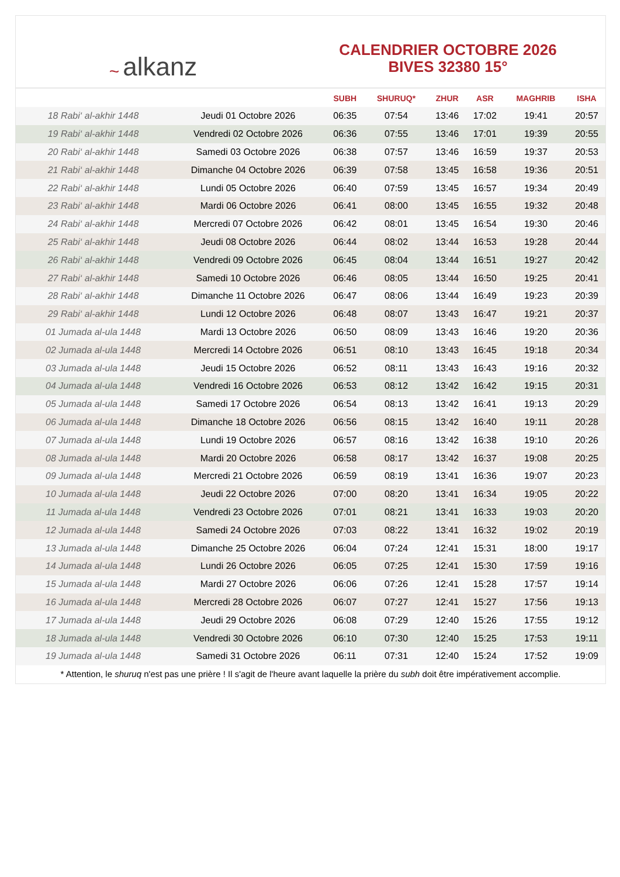~ alkanz
CALENDRIER OCTOBRE 2026
BIVES 32380 15°
| | | SUBH | SHURUQ* | ZHUR | ASR | MAGHRIB | ISHA |
| --- | --- | --- | --- | --- | --- | --- | --- |
| 18 Rabi‘ al-akhir 1448 | Jeudi 01 Octobre 2026 | 06:35 | 07:54 | 13:46 | 17:02 | 19:41 | 20:57 |
| 19 Rabi‘ al-akhir 1448 | Vendredi 02 Octobre 2026 | 06:36 | 07:55 | 13:46 | 17:01 | 19:39 | 20:55 |
| 20 Rabi‘ al-akhir 1448 | Samedi 03 Octobre 2026 | 06:38 | 07:57 | 13:46 | 16:59 | 19:37 | 20:53 |
| 21 Rabi‘ al-akhir 1448 | Dimanche 04 Octobre 2026 | 06:39 | 07:58 | 13:45 | 16:58 | 19:36 | 20:51 |
| 22 Rabi‘ al-akhir 1448 | Lundi 05 Octobre 2026 | 06:40 | 07:59 | 13:45 | 16:57 | 19:34 | 20:49 |
| 23 Rabi‘ al-akhir 1448 | Mardi 06 Octobre 2026 | 06:41 | 08:00 | 13:45 | 16:55 | 19:32 | 20:48 |
| 24 Rabi‘ al-akhir 1448 | Mercredi 07 Octobre 2026 | 06:42 | 08:01 | 13:45 | 16:54 | 19:30 | 20:46 |
| 25 Rabi‘ al-akhir 1448 | Jeudi 08 Octobre 2026 | 06:44 | 08:02 | 13:44 | 16:53 | 19:28 | 20:44 |
| 26 Rabi‘ al-akhir 1448 | Vendredi 09 Octobre 2026 | 06:45 | 08:04 | 13:44 | 16:51 | 19:27 | 20:42 |
| 27 Rabi‘ al-akhir 1448 | Samedi 10 Octobre 2026 | 06:46 | 08:05 | 13:44 | 16:50 | 19:25 | 20:41 |
| 28 Rabi‘ al-akhir 1448 | Dimanche 11 Octobre 2026 | 06:47 | 08:06 | 13:44 | 16:49 | 19:23 | 20:39 |
| 29 Rabi‘ al-akhir 1448 | Lundi 12 Octobre 2026 | 06:48 | 08:07 | 13:43 | 16:47 | 19:21 | 20:37 |
| 01 Jumada al-ula 1448 | Mardi 13 Octobre 2026 | 06:50 | 08:09 | 13:43 | 16:46 | 19:20 | 20:36 |
| 02 Jumada al-ula 1448 | Mercredi 14 Octobre 2026 | 06:51 | 08:10 | 13:43 | 16:45 | 19:18 | 20:34 |
| 03 Jumada al-ula 1448 | Jeudi 15 Octobre 2026 | 06:52 | 08:11 | 13:43 | 16:43 | 19:16 | 20:32 |
| 04 Jumada al-ula 1448 | Vendredi 16 Octobre 2026 | 06:53 | 08:12 | 13:42 | 16:42 | 19:15 | 20:31 |
| 05 Jumada al-ula 1448 | Samedi 17 Octobre 2026 | 06:54 | 08:13 | 13:42 | 16:41 | 19:13 | 20:29 |
| 06 Jumada al-ula 1448 | Dimanche 18 Octobre 2026 | 06:56 | 08:15 | 13:42 | 16:40 | 19:11 | 20:28 |
| 07 Jumada al-ula 1448 | Lundi 19 Octobre 2026 | 06:57 | 08:16 | 13:42 | 16:38 | 19:10 | 20:26 |
| 08 Jumada al-ula 1448 | Mardi 20 Octobre 2026 | 06:58 | 08:17 | 13:42 | 16:37 | 19:08 | 20:25 |
| 09 Jumada al-ula 1448 | Mercredi 21 Octobre 2026 | 06:59 | 08:19 | 13:41 | 16:36 | 19:07 | 20:23 |
| 10 Jumada al-ula 1448 | Jeudi 22 Octobre 2026 | 07:00 | 08:20 | 13:41 | 16:34 | 19:05 | 20:22 |
| 11 Jumada al-ula 1448 | Vendredi 23 Octobre 2026 | 07:01 | 08:21 | 13:41 | 16:33 | 19:03 | 20:20 |
| 12 Jumada al-ula 1448 | Samedi 24 Octobre 2026 | 07:03 | 08:22 | 13:41 | 16:32 | 19:02 | 20:19 |
| 13 Jumada al-ula 1448 | Dimanche 25 Octobre 2026 | 06:04 | 07:24 | 12:41 | 15:31 | 18:00 | 19:17 |
| 14 Jumada al-ula 1448 | Lundi 26 Octobre 2026 | 06:05 | 07:25 | 12:41 | 15:30 | 17:59 | 19:16 |
| 15 Jumada al-ula 1448 | Mardi 27 Octobre 2026 | 06:06 | 07:26 | 12:41 | 15:28 | 17:57 | 19:14 |
| 16 Jumada al-ula 1448 | Mercredi 28 Octobre 2026 | 06:07 | 07:27 | 12:41 | 15:27 | 17:56 | 19:13 |
| 17 Jumada al-ula 1448 | Jeudi 29 Octobre 2026 | 06:08 | 07:29 | 12:40 | 15:26 | 17:55 | 19:12 |
| 18 Jumada al-ula 1448 | Vendredi 30 Octobre 2026 | 06:10 | 07:30 | 12:40 | 15:25 | 17:53 | 19:11 |
| 19 Jumada al-ula 1448 | Samedi 31 Octobre 2026 | 06:11 | 07:31 | 12:40 | 15:24 | 17:52 | 19:09 |
* Attention, le shuruq n'est pas une prière ! Il s'agit de l'heure avant laquelle la prière du subh doit être impérativement accomplie.